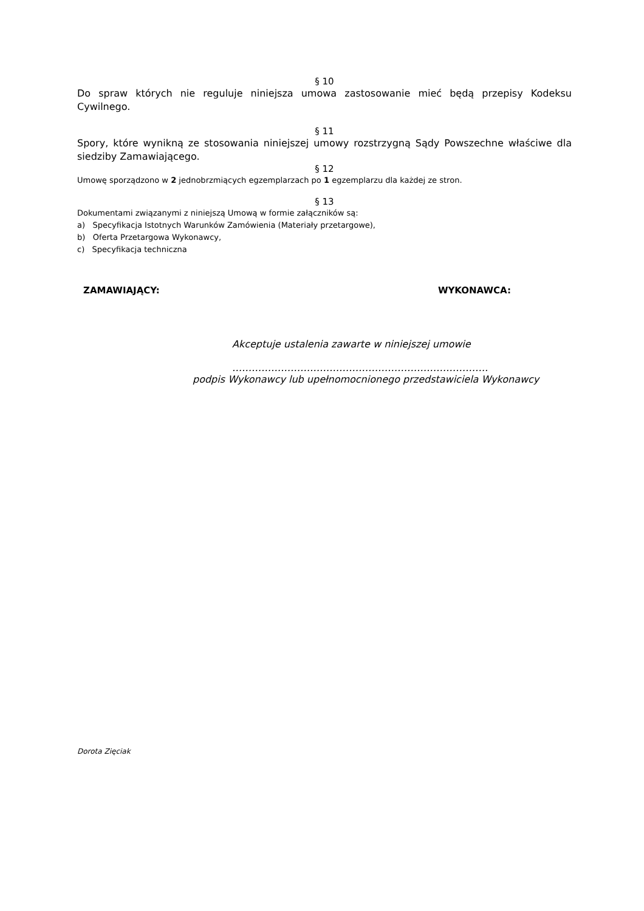§ 10
Do spraw których nie reguluje niniejsza umowa zastosowanie mieć będą przepisy Kodeksu Cywilnego.
§ 11
Spory, które wynikną ze stosowania niniejszej umowy rozstrzygną Sądy Powszechne właściwe dla siedziby Zamawiającego.
§ 12
Umowę sporządzono w 2 jednobrzmiących egzemplarzach po 1 egzemplarzu dla każdej ze stron.
§ 13
Dokumentami związanymi z niniejszą Umową w formie załączników są:
a) Specyfikacja Istotnych Warunków Zamówienia (Materiały przetargowe),
b) Oferta Przetargowa Wykonawcy,
c) Specyfikacja techniczna
ZAMAWIAJĄCY: WYKONAWCA:
Akceptuje ustalenia zawarte w niniejszej umowie
…………………………………………………………………….
podpis Wykonawcy lub upełnomocnionego przedstawiciela Wykonawcy
Dorota Zięciak